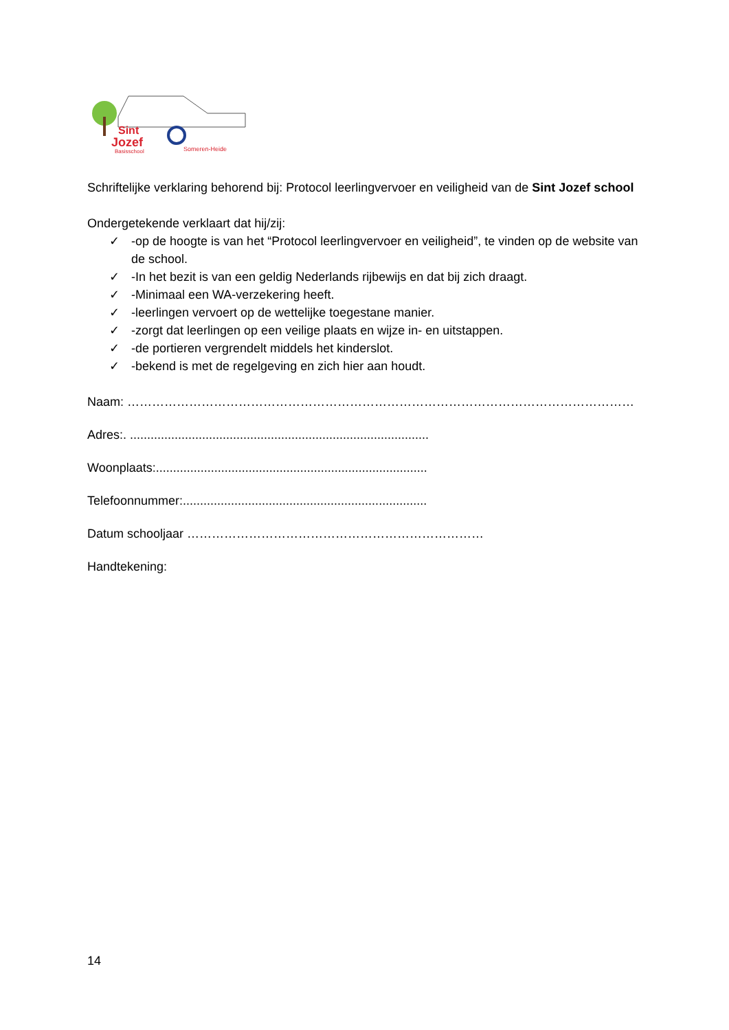Sint
Jozef
Basisschool
Someren-Heide
Schriftelijke verklaring behorend bij: Protocol leerlingvervoer en veiligheid van de Sint Jozef school
Ondergetekende verklaart dat hij/zij:
✓ -op de hoogte is van het “Protocol leerlingvervoer en veiligheid”, te vinden op de website van de school.
✓ -In het bezit is van een geldig Nederlands rijbewijs en dat bij zich draagt.
✓ -Minimaal een WA-verzekering heeft.
✓ -leerlingen vervoert op de wettelijke toegestane manier.
✓ -zorgt dat leerlingen op een veilige plaats en wijze in- en uitstappen.
✓ -de portieren vergrendelt middels het kinderslot.
✓ -bekend is met de regelgeving en zich hier aan houdt.
Naam: ……………………………………………………………………………………………………………
Adres:. .......................................................................................
Woonplaats:...............................................................................
Telefoonnummer:.......................................................................
Datum schooljaar ………………………………………………………………
Handtekening:
14